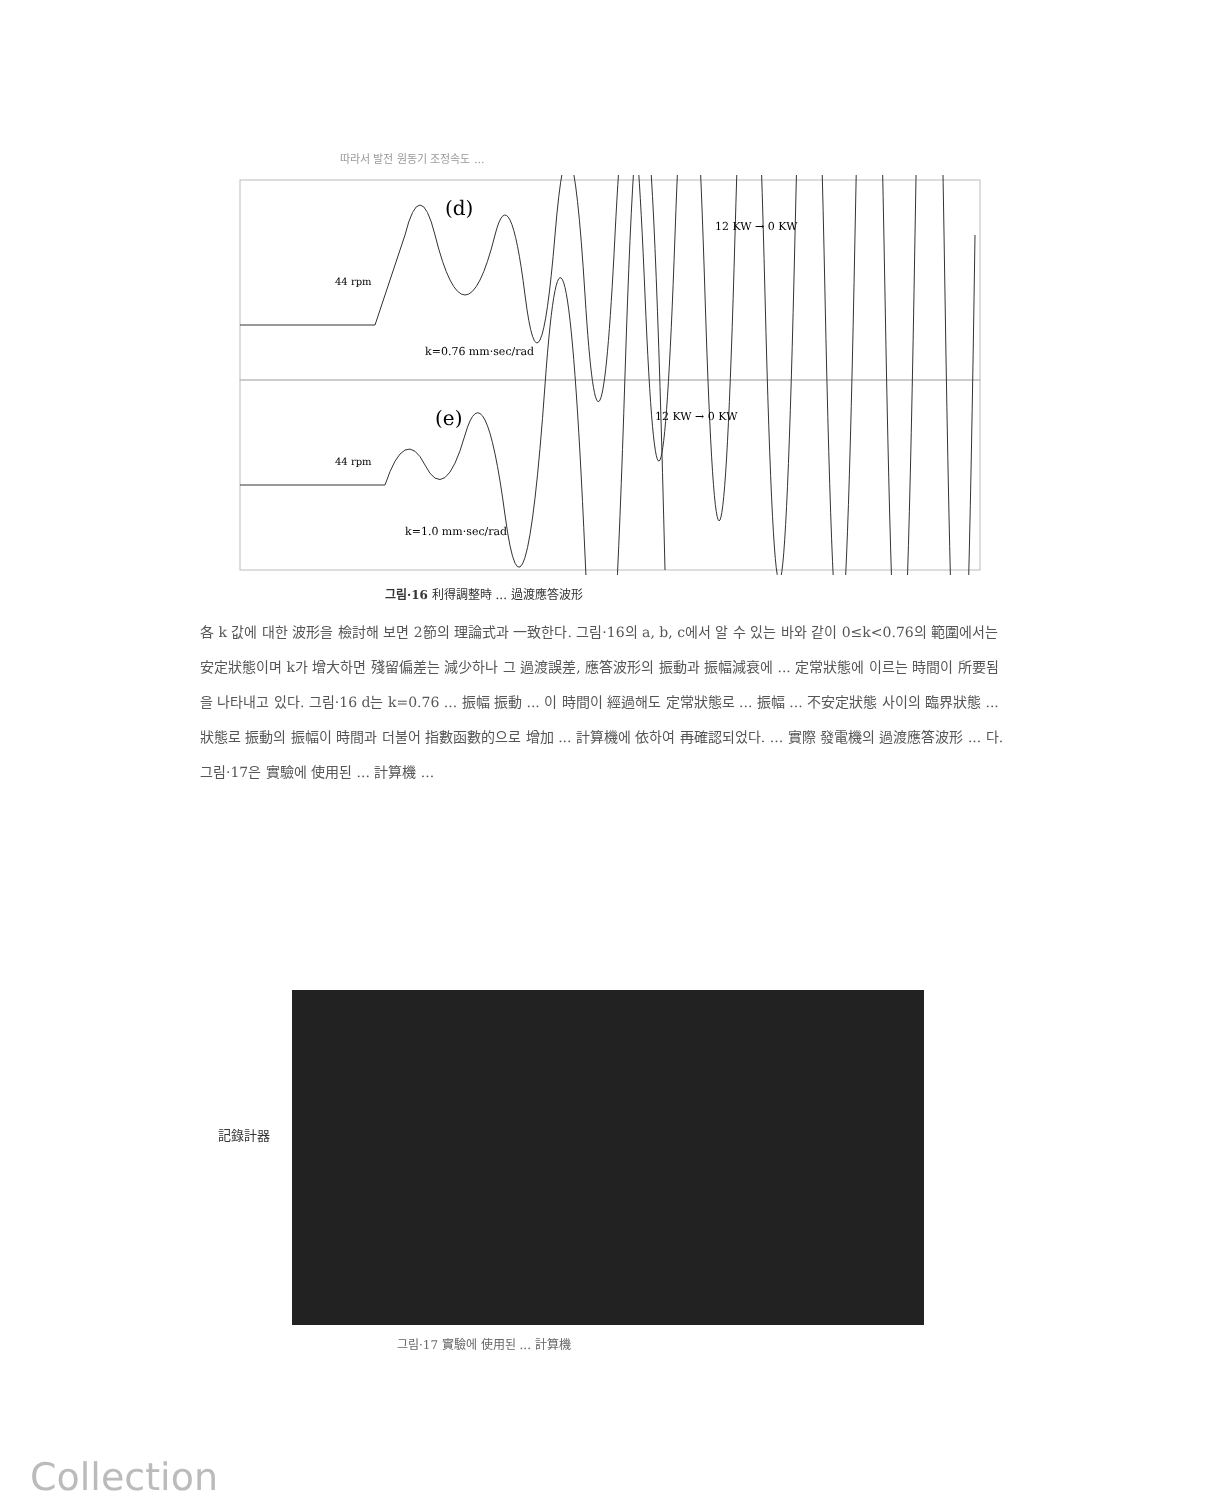따라서 발전 원동기 조정속도 ...
(d)
(e)
12 KW → 0 KW
12 KW → 0 KW
k=0.76 mm·sec/rad
k=1.0 mm·sec/rad
44 rpm
44 rpm
그림·16 利得調整時 ... 過渡應答波形
各 k 값에 대한 波形을 檢討해 보면 2節의 理論式과 一致한다. 그림·16의 a, b, c에서 알 수 있는 바와 같이 0≤k<0.76의 範圍에서는 安定狀態이며 k가 增大하면 殘留偏差는 減少하나 그 過渡誤差, 應答波形의 振動과 振幅減衰에 ... 定常狀態에 이르는 時間이 所要됨을 나타내고 있다. 그림·16 d는 k=0.76 ... 振幅 振動 ... 이 時間이 經過해도 定常狀態로 ... 振幅 ... 不安定狀態 사이의 臨界狀態 ... 狀態로 振動의 振幅이 時間과 더불어 指數函數的으로 增加 ... 計算機에 依하여 再確認되었다. ... 實際 發電機의 過渡應答波形 ... 다. 그림·17은 實驗에 使用된 ... 計算機 ...
記錄計器
그림·17 實驗에 使用된 ... 計算機
Collection